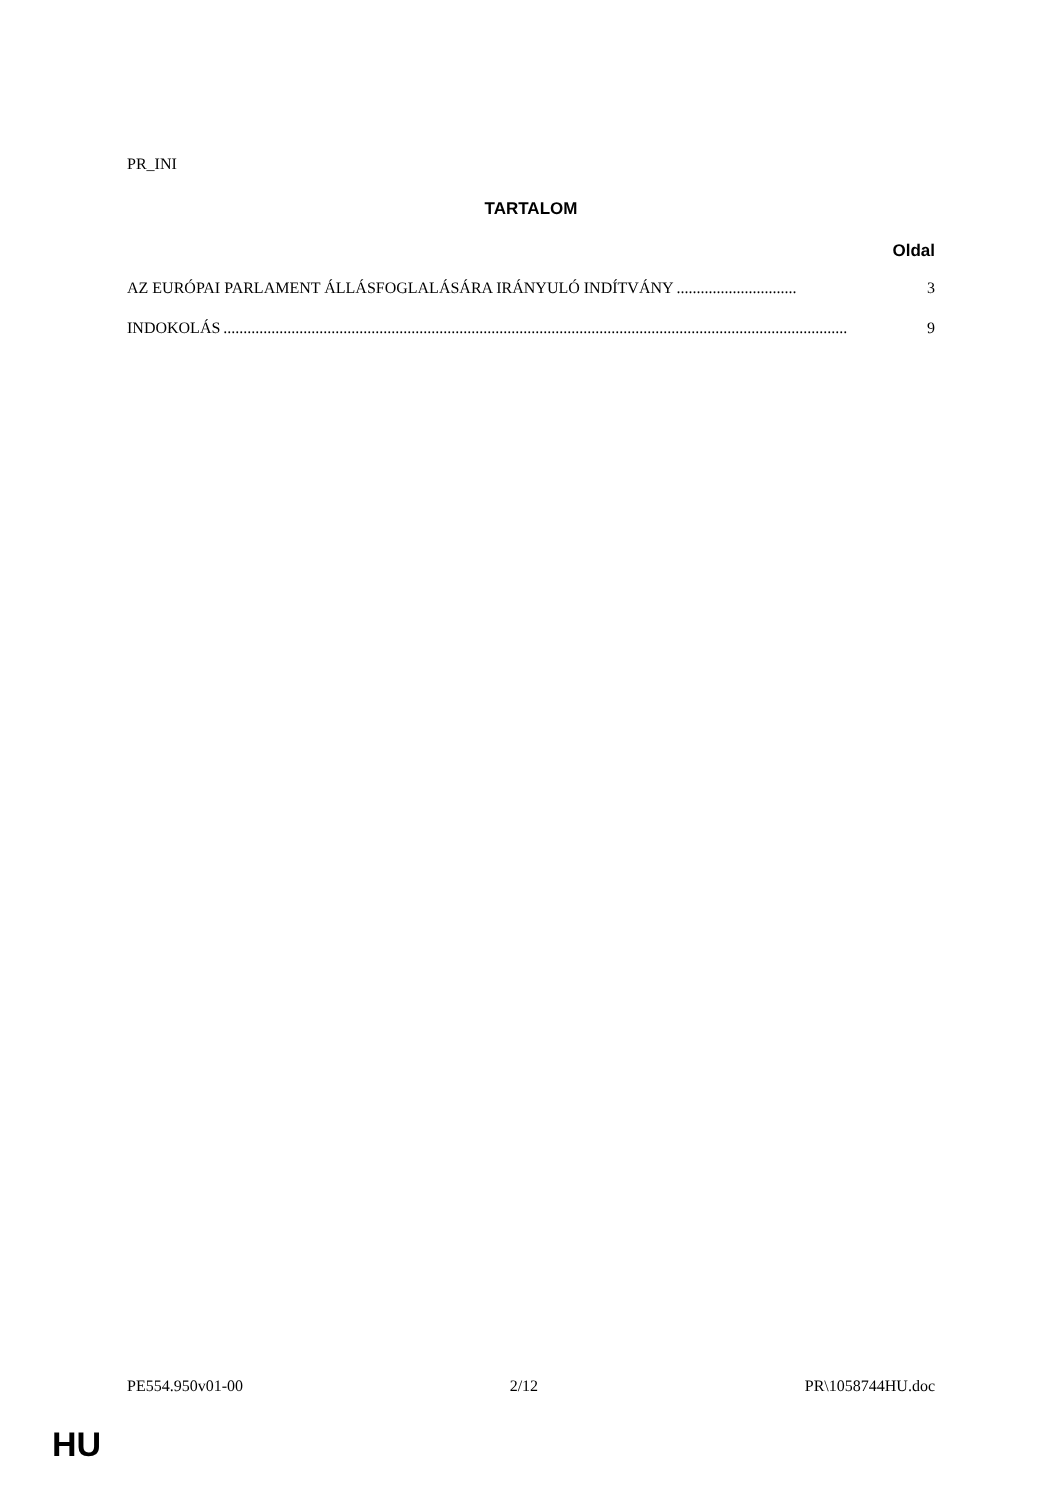PR_INI
TARTALOM
Oldal
AZ EURÓPAI PARLAMENT ÁLLÁSFOGLALÁSÁRA IRÁNYULÓ INDÍTVÁNY.............................. 3
INDOKOLÁS............................................................................................................................................................ 9
PE554.950v01-00 2/12 PR\1058744HU.doc
HU